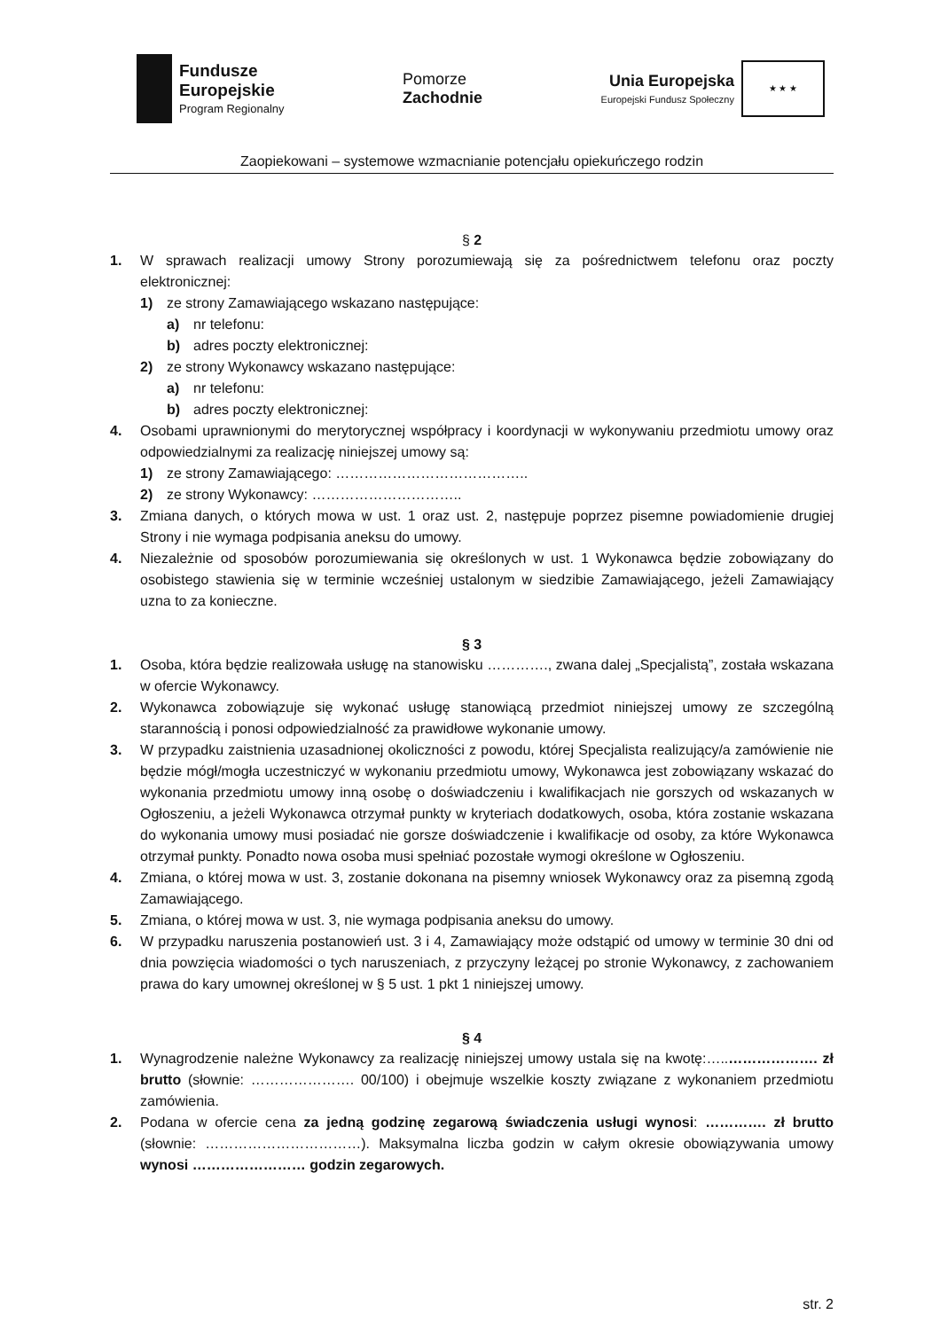Fundusze
Europejskie
Program Regionalny
Pomorze
Zachodnie
Unia Europejska
Europejski Fundusz Społeczny
★ ★ ★
Zaopiekowani – systemowe wzmacnianie potencjału opiekuńczego rodzin
§ 2
1. W sprawach realizacji umowy Strony porozumiewają się za pośrednictwem telefonu oraz poczty elektronicznej:
1) ze strony Zamawiającego wskazano następujące:
a) nr telefonu:
b) adres poczty elektronicznej:
2) ze strony Wykonawcy wskazano następujące:
a) nr telefonu:
b) adres poczty elektronicznej:
4. Osobami uprawnionymi do merytorycznej współpracy i koordynacji w wykonywaniu przedmiotu umowy oraz odpowiedzialnymi za realizację niniejszej umowy są:
1) ze strony Zamawiającego: …………………………………..
2) ze strony Wykonawcy: …………………………..
3. Zmiana danych, o których mowa w ust. 1 oraz ust. 2, następuje poprzez pisemne powiadomienie drugiej Strony i nie wymaga podpisania aneksu do umowy.
4. Niezależnie od sposobów porozumiewania się określonych w ust. 1 Wykonawca będzie zobowiązany do osobistego stawienia się w terminie wcześniej ustalonym w siedzibie Zamawiającego, jeżeli Zamawiający uzna to za konieczne.
§ 3
1. Osoba, która będzie realizowała usługę na stanowisku …………., zwana dalej „Specjalistą”, została wskazana w ofercie Wykonawcy.
2. Wykonawca zobowiązuje się wykonać usługę stanowiącą przedmiot niniejszej umowy ze szczególną starannością i ponosi odpowiedzialność za prawidłowe wykonanie umowy.
3. W przypadku zaistnienia uzasadnionej okoliczności z powodu, której Specjalista realizujący/a zamówienie nie będzie mógł/mogła uczestniczyć w wykonaniu przedmiotu umowy, Wykonawca jest zobowiązany wskazać do wykonania przedmiotu umowy inną osobę o doświadczeniu i kwalifikacjach nie gorszych od wskazanych w Ogłoszeniu, a jeżeli Wykonawca otrzymał punkty w kryteriach dodatkowych, osoba, która zostanie wskazana do wykonania umowy musi posiadać nie gorsze doświadczenie i kwalifikacje od osoby, za które Wykonawca otrzymał punkty. Ponadto nowa osoba musi spełniać pozostałe wymogi określone w Ogłoszeniu.
4. Zmiana, o której mowa w ust. 3, zostanie dokonana na pisemny wniosek Wykonawcy oraz za pisemną zgodą Zamawiającego.
5. Zmiana, o której mowa w ust. 3, nie wymaga podpisania aneksu do umowy.
6. W przypadku naruszenia postanowień ust. 3 i 4, Zamawiający może odstąpić od umowy w terminie 30 dni od dnia powzięcia wiadomości o tych naruszeniach, z przyczyny leżącej po stronie Wykonawcy, z zachowaniem prawa do kary umownej określonej w § 5 ust. 1 pkt 1 niniejszej umowy.
§ 4
1. Wynagrodzenie należne Wykonawcy za realizację niniejszej umowy ustala się na kwotę:…..………………. zł brutto (słownie: …………………. 00/100) i obejmuje wszelkie koszty związane z wykonaniem przedmiotu zamówienia.
2. Podana w ofercie cena za jedną godzinę zegarową świadczenia usługi wynosi: …………. zł brutto (słownie: ……………………………). Maksymalna liczba godzin w całym okresie obowiązywania umowy wynosi …………………… godzin zegarowych.
str. 2